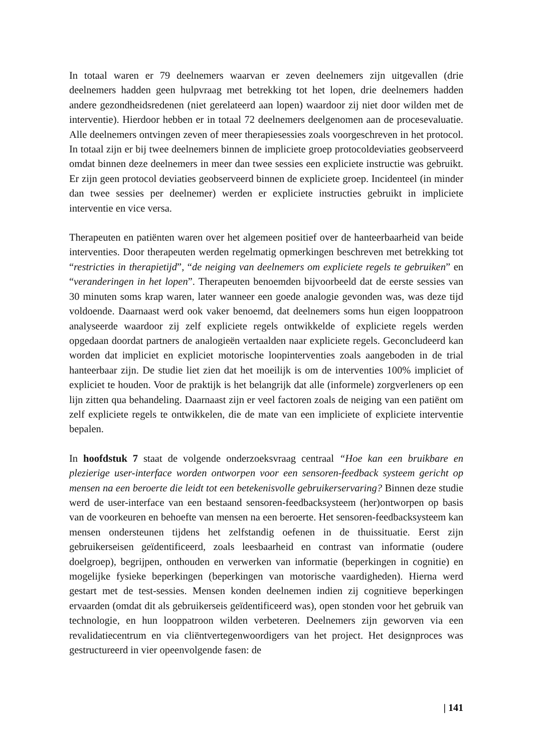In totaal waren er 79 deelnemers waarvan er zeven deelnemers zijn uitgevallen (drie deelnemers hadden geen hulpvraag met betrekking tot het lopen, drie deelnemers hadden andere gezondheidsredenen (niet gerelateerd aan lopen) waardoor zij niet door wilden met de interventie). Hierdoor hebben er in totaal 72 deelnemers deelgenomen aan de procesevaluatie. Alle deelnemers ontvingen zeven of meer therapiesessies zoals voorgeschreven in het protocol. In totaal zijn er bij twee deelnemers binnen de impliciete groep protocoldeviaties geobserveerd omdat binnen deze deelnemers in meer dan twee sessies een expliciete instructie was gebruikt. Er zijn geen protocol deviaties geobserveerd binnen de expliciete groep. Incidenteel (in minder dan twee sessies per deelnemer) werden er expliciete instructies gebruikt in impliciete interventie en vice versa.
Therapeuten en patiënten waren over het algemeen positief over de hanteerbaarheid van beide interventies. Door therapeuten werden regelmatig opmerkingen beschreven met betrekking tot “restricties in therapietijd”, “de neiging van deelnemers om expliciete regels te gebruiken” en “veranderingen in het lopen”. Therapeuten benoemden bijvoorbeeld dat de eerste sessies van 30 minuten soms krap waren, later wanneer een goede analogie gevonden was, was deze tijd voldoende. Daarnaast werd ook vaker benoemd, dat deelnemers soms hun eigen looppatroon analyseerde waardoor zij zelf expliciete regels ontwikkelde of expliciete regels werden opgedaan doordat partners de analogieën vertaalden naar expliciete regels. Geconcludeerd kan worden dat impliciet en expliciet motorische loopinterventies zoals aangeboden in de trial hanteerbaar zijn. De studie liet zien dat het moeilijk is om de interventies 100% impliciet of expliciet te houden. Voor de praktijk is het belangrijk dat alle (informele) zorgverleners op een lijn zitten qua behandeling. Daarnaast zijn er veel factoren zoals de neiging van een patiënt om zelf expliciete regels te ontwikkelen, die de mate van een impliciete of expliciete interventie bepalen.
In hoofdstuk 7 staat de volgende onderzoeksvraag centraal “Hoe kan een bruikbare en plezierige user-interface worden ontworpen voor een sensoren-feedback systeem gericht op mensen na een beroerte die leidt tot een betekenisvolle gebruikerservaring? Binnen deze studie werd de user-interface van een bestaand sensoren-feedbacksysteem (her)ontworpen op basis van de voorkeuren en behoefte van mensen na een beroerte. Het sensoren-feedbacksysteem kan mensen ondersteunen tijdens het zelfstandig oefenen in de thuissituatie. Eerst zijn gebruikerseisen geïdentificeerd, zoals leesbaarheid en contrast van informatie (oudere doelgroep), begrijpen, onthouden en verwerken van informatie (beperkingen in cognitie) en mogelijke fysieke beperkingen (beperkingen van motorische vaardigheden). Hierna werd gestart met de test-sessies. Mensen konden deelnemen indien zij cognitieve beperkingen ervaarden (omdat dit als gebruikerseis geïdentificeerd was), open stonden voor het gebruik van technologie, en hun looppatroon wilden verbeteren. Deelnemers zijn geworven via een revalidatiecentrum en via cliëntvertegenwoordigers van het project. Het designproces was gestructureerd in vier opeenvolgende fasen: de
| 141